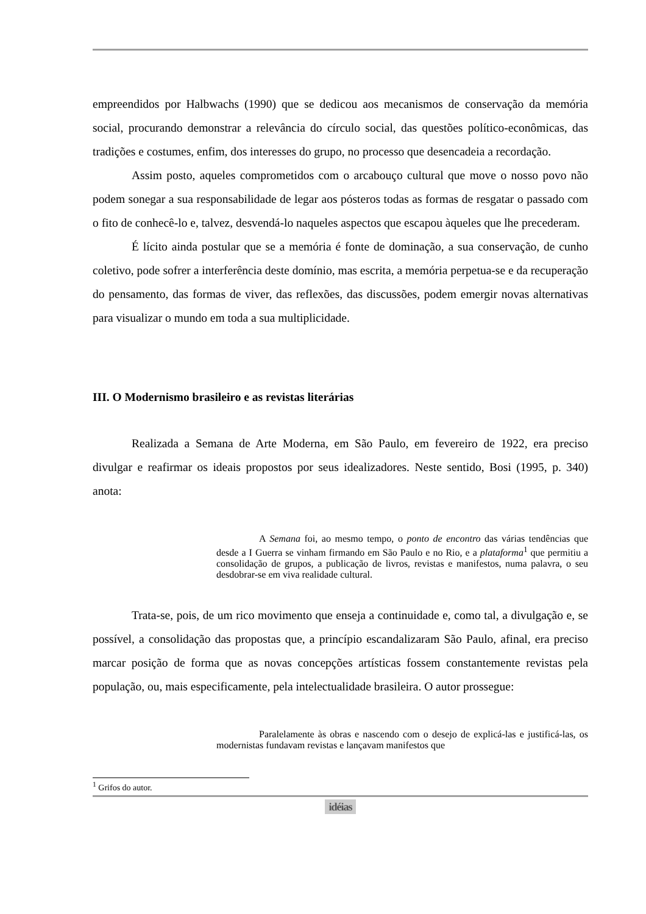empreendidos por Halbwachs (1990) que se dedicou aos mecanismos de conservação da memória social, procurando demonstrar a relevância do círculo social, das questões político-econômicas, das tradições e costumes, enfim, dos interesses do grupo, no processo que desencadeia a recordação.
Assim posto, aqueles comprometidos com o arcabouço cultural que move o nosso povo não podem sonegar a sua responsabilidade de legar aos pósteros todas as formas de resgatar o passado com o fito de conhecê-lo e, talvez, desvendá-lo naqueles aspectos que escapou àqueles que lhe precederam.
É lícito ainda postular que se a memória é fonte de dominação, a sua conservação, de cunho coletivo, pode sofrer a interferência deste domínio, mas escrita, a memória perpetua-se e da recuperação do pensamento, das formas de viver, das reflexões, das discussões, podem emergir novas alternativas para visualizar o mundo em toda a sua multiplicidade.
III. O Modernismo brasileiro e as revistas literárias
Realizada a Semana de Arte Moderna, em São Paulo, em fevereiro de 1922, era preciso divulgar e reafirmar os ideais propostos por seus idealizadores. Neste sentido, Bosi (1995, p. 340) anota:
A Semana foi, ao mesmo tempo, o ponto de encontro das várias tendências que desde a I Guerra se vinham firmando em São Paulo e no Rio, e a plataforma<sup>1</sup> que permitiu a consolidação de grupos, a publicação de livros, revistas e manifestos, numa palavra, o seu desdobrar-se em viva realidade cultural.
Trata-se, pois, de um rico movimento que enseja a continuidade e, como tal, a divulgação e, se possível, a consolidação das propostas que, a princípio escandalizaram São Paulo, afinal, era preciso marcar posição de forma que as novas concepções artísticas fossem constantemente revistas pela população, ou, mais especificamente, pela intelectualidade brasileira. O autor prossegue:
Paralelamente às obras e nascendo com o desejo de explicá-las e justificá-las, os modernistas fundavam revistas e lançavam manifestos que
<sup>1</sup> Grifos do autor.
idéias